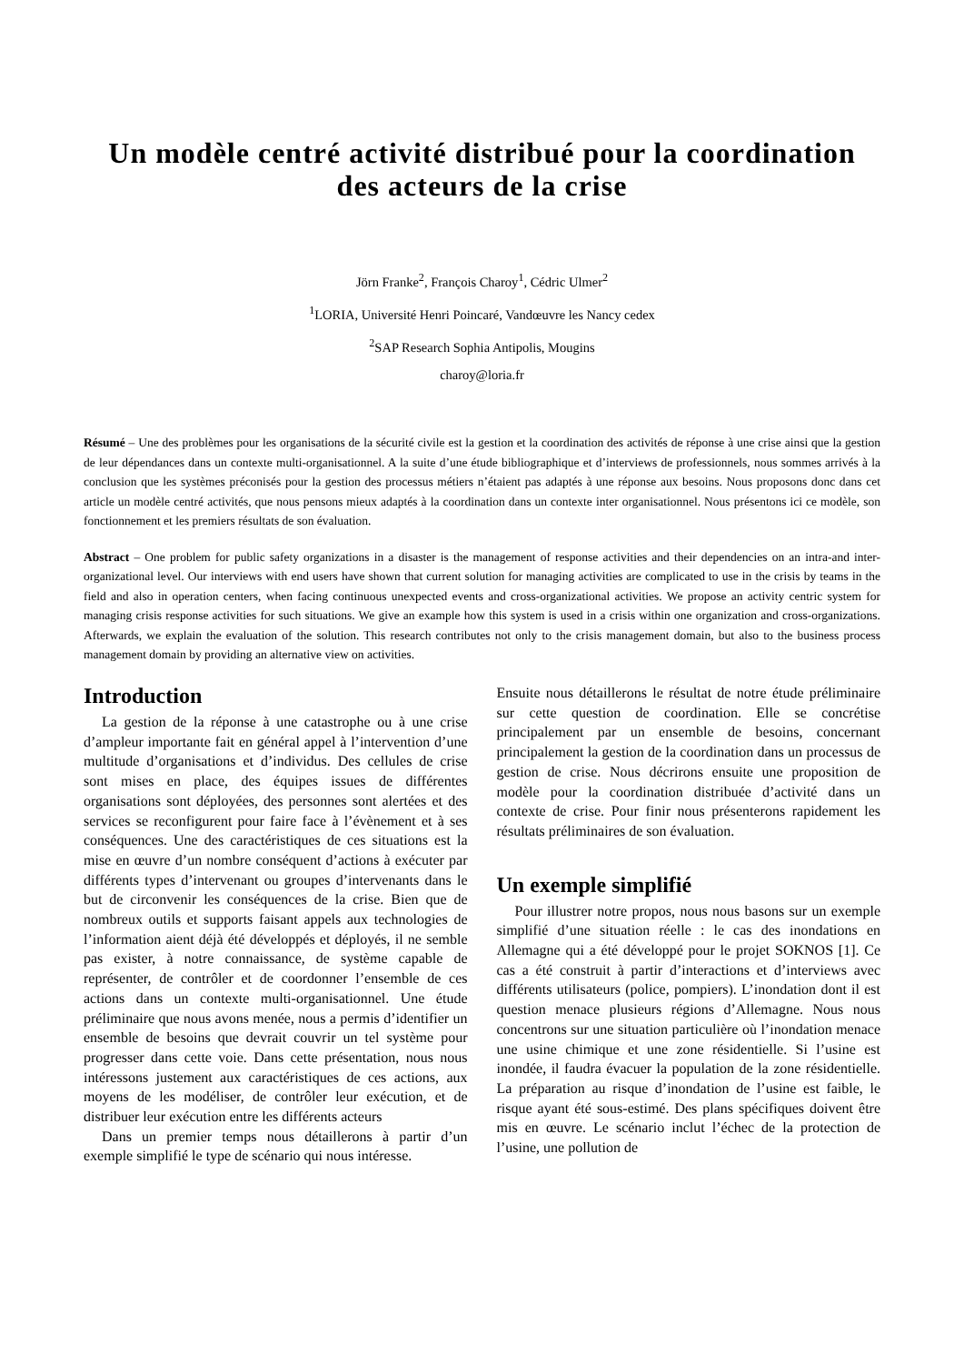Un modèle centré activité distribué pour la coordination des acteurs de la crise
Jörn Franke<sup>2</sup>, François Charoy<sup>1</sup>, Cédric Ulmer<sup>2</sup>
<sup>1</sup> LORIA, Université Henri Poincaré, Vandœuvre les Nancy cedex
<sup>2</sup> SAP Research Sophia Antipolis, Mougins
charoy@loria.fr
Résumé – Une des problèmes pour les organisations de la sécurité civile est la gestion et la coordination des activités de réponse à une crise ainsi que la gestion de leur dépendances dans un contexte multi-organisationnel. A la suite d’une étude bibliographique et d’interviews de professionnels, nous sommes arrivés à la conclusion que les systèmes préconisés pour la gestion des processus métiers n’étaient pas adaptés à une réponse aux besoins. Nous proposons donc dans cet article un modèle centré activités, que nous pensons mieux adaptés à la coordination dans un contexte inter organisationnel. Nous présentons ici ce modèle, son fonctionnement et les premiers résultats de son évaluation.
Abstract – One problem for public safety organizations in a disaster is the management of response activities and their dependencies on an intra-and inter-organizational level. Our interviews with end users have shown that current solution for managing activities are complicated to use in the crisis by teams in the field and also in operation centers, when facing continuous unexpected events and cross-organizational activities. We propose an activity centric system for managing crisis response activities for such situations. We give an example how this system is used in a crisis within one organization and cross-organizations. Afterwards, we explain the evaluation of the solution. This research contributes not only to the crisis management domain, but also to the business process management domain by providing an alternative view on activities.
Introduction
La gestion de la réponse à une catastrophe ou à une crise d’ampleur importante fait en général appel à l’intervention d’une multitude d’organisations et d’individus. Des cellules de crise sont mises en place, des équipes issues de différentes organisations sont déployées, des personnes sont alertées et des services se reconfigurent pour faire face à l’évènement et à ses conséquences. Une des caractéristiques de ces situations est la mise en œuvre d’un nombre conséquent d’actions à exécuter par différents types d’intervenant ou groupes d’intervenants dans le but de circonvenir les conséquences de la crise. Bien que de nombreux outils et supports faisant appels aux technologies de l’information aient déjà été développés et déployés, il ne semble pas exister, à notre connaissance, de système capable de représenter, de contrôler et de coordonner l’ensemble de ces actions dans un contexte multi-organisationnel. Une étude préliminaire que nous avons menée, nous a permis d’identifier un ensemble de besoins que devrait couvrir un tel système pour progresser dans cette voie. Dans cette présentation, nous nous intéressons justement aux caractéristiques de ces actions, aux moyens de les modéliser, de contrôler leur exécution, et de distribuer leur exécution entre les différents acteurs
Dans un premier temps nous détaillerons à partir d’un exemple simplifié le type de scénario qui nous intéresse.
Ensuite nous détaillerons le résultat de notre étude préliminaire sur cette question de coordination. Elle se concrétise principalement par un ensemble de besoins, concernant principalement la gestion de la coordination dans un processus de gestion de crise. Nous décrirons ensuite une proposition de modèle pour la coordination distribuée d’activité dans un contexte de crise. Pour finir nous présenterons rapidement les résultats préliminaires de son évaluation.
Un exemple simplifié
Pour illustrer notre propos, nous nous basons sur un exemple simplifié d’une situation réelle : le cas des inondations en Allemagne qui a été développé pour le projet SOKNOS [1]. Ce cas a été construit à partir d’interactions et d’interviews avec différents utilisateurs (police, pompiers). L’inondation dont il est question menace plusieurs régions d’Allemagne. Nous nous concentrons sur une situation particulière où l’inondation menace une usine chimique et une zone résidentielle. Si l’usine est inondée, il faudra évacuer la population de la zone résidentielle. La préparation au risque d’inondation de l’usine est faible, le risque ayant été sous-estimé. Des plans spécifiques doivent être mis en œuvre. Le scénario inclut l’échec de la protection de l’usine, une pollution de